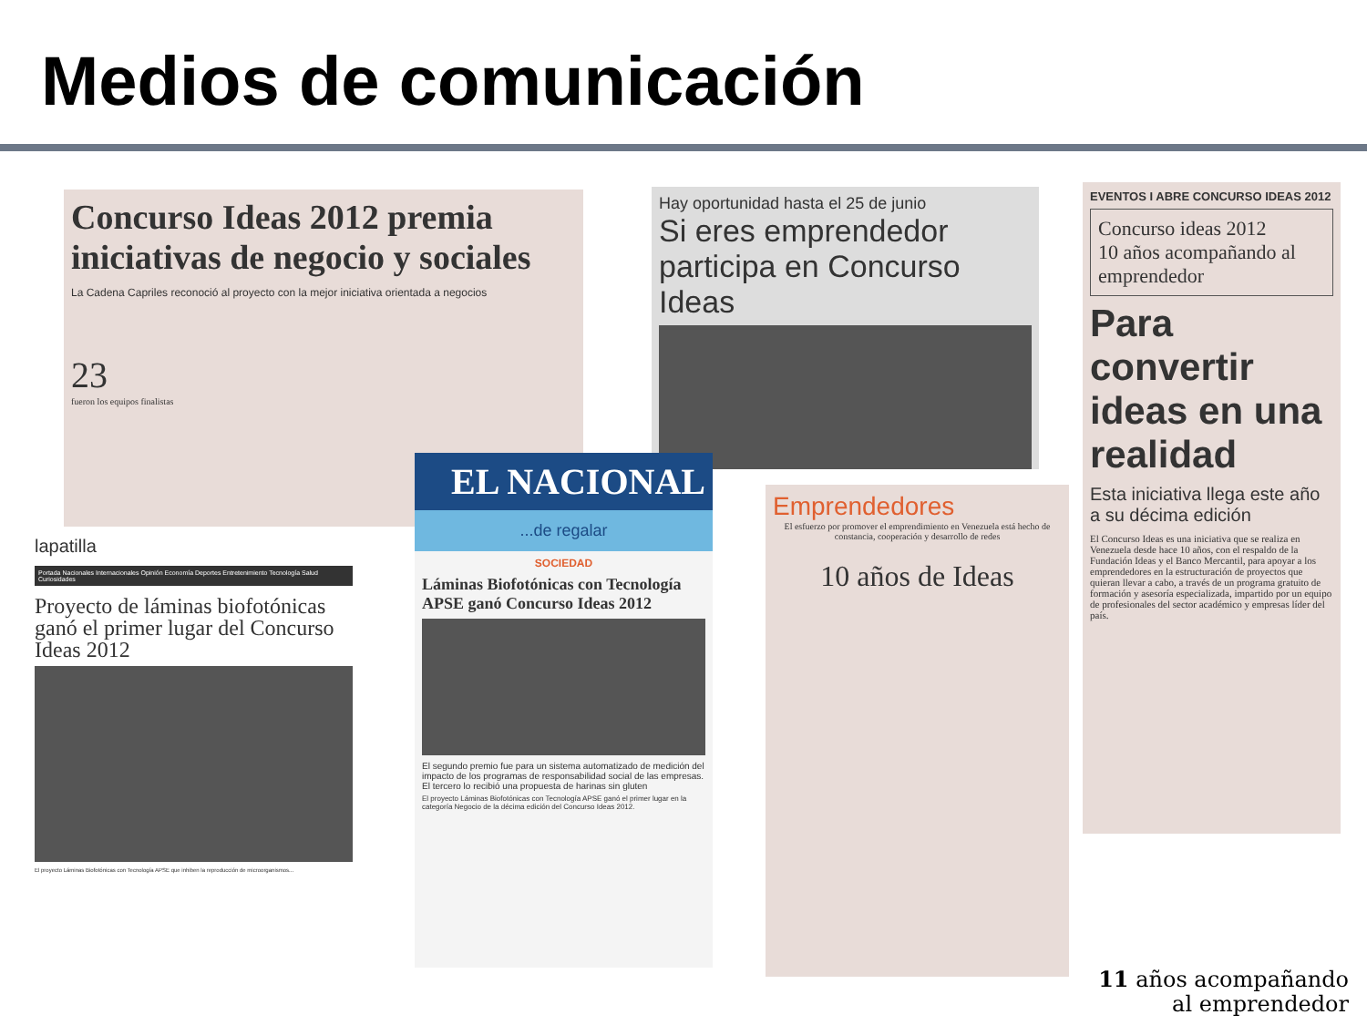Medios de comunicación
Concurso Ideas 2012 premia iniciativas de negocio y sociales
La Cadena Capriles reconoció al proyecto con la mejor iniciativa orientada a negocios
23
fueron los equipos finalistas
Hay oportunidad hasta el 25 de junio
Si eres emprendedor participa en Concurso Ideas
EVENTOS I ABRE CONCURSO IDEAS 2012
Concurso ideas 2012
10 años acompañando al emprendedor
Para convertir ideas en una realidad
Esta iniciativa llega este año a su décima edición
El Concurso Ideas es una iniciativa que se realiza en Venezuela desde hace 10 años, con el respaldo de la Fundación Ideas y el Banco Mercantil, para apoyar a los emprendedores en la estructuración de proyectos que quieran llevar a cabo, a través de un programa gratuito de formación y asesoría especializada, impartido por un equipo de profesionales del sector académico y empresas líder del país.
Emprendedores
El esfuerzo por promover el emprendimiento en Venezuela está hecho de constancia, cooperación y desarrollo de redes
10 años de Ideas
lapatilla
Portada Nacionales Internacionales Opinión Economía Deportes Entretenimiento Tecnología Salud Curiosidades
Proyecto de láminas biofotónicas ganó el primer lugar del Concurso Ideas 2012
El proyecto Láminas Biofotónicas con Tecnología APSE que inhiben la reproducción de microorganismos...
EL NACIONAL
...de regalar
SOCIEDAD
Láminas Biofotónicas con Tecnología APSE ganó Concurso Ideas 2012
El segundo premio fue para un sistema automatizado de medición del impacto de los programas de responsabilidad social de las empresas. El tercero lo recibió una propuesta de harinas sin gluten
El proyecto Láminas Biofotónicas con Tecnología APSE ganó el primer lugar en la categoría Negocio de la décima edición del Concurso Ideas 2012.
11 años acompañando
al emprendedor